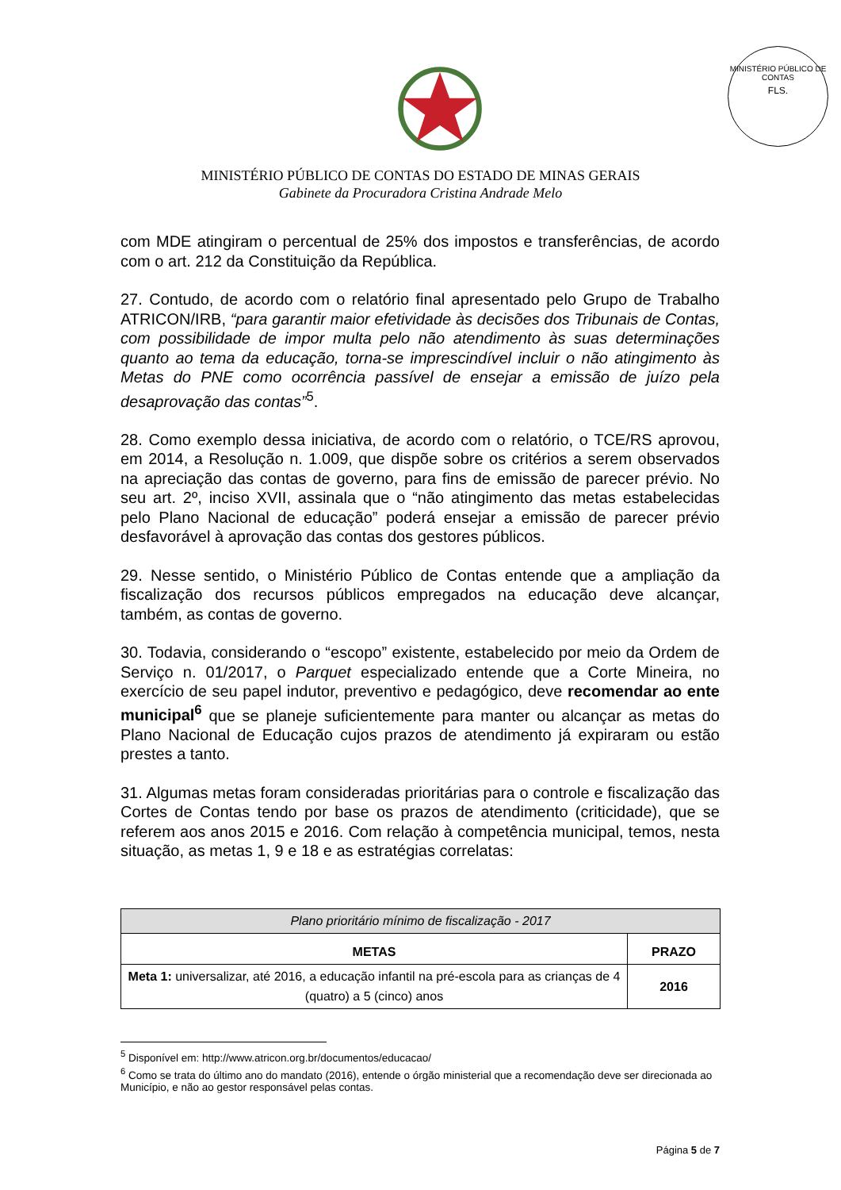MINISTÉRIO PÚBLICO DE CONTAS
FLS.
MINISTÉRIO PÚBLICO DE CONTAS DO ESTADO DE MINAS GERAIS
Gabinete da Procuradora Cristina Andrade Melo
com MDE atingiram o percentual de 25% dos impostos e transferências, de acordo com o art. 212 da Constituição da República.
27. Contudo, de acordo com o relatório final apresentado pelo Grupo de Trabalho ATRICON/IRB, “para garantir maior efetividade às decisões dos Tribunais de Contas, com possibilidade de impor multa pelo não atendimento às suas determinações quanto ao tema da educação, torna-se imprescindível incluir o não atingimento às Metas do PNE como ocorrência passível de ensejar a emissão de juízo pela desaprovação das contas”<sup>5</sup>.
28. Como exemplo dessa iniciativa, de acordo com o relatório, o TCE/RS aprovou, em 2014, a Resolução n. 1.009, que dispõe sobre os critérios a serem observados na apreciação das contas de governo, para fins de emissão de parecer prévio. No seu art. 2º, inciso XVII, assinala que o “não atingimento das metas estabelecidas pelo Plano Nacional de educação” poderá ensejar a emissão de parecer prévio desfavorável à aprovação das contas dos gestores públicos.
29. Nesse sentido, o Ministério Público de Contas entende que a ampliação da fiscalização dos recursos públicos empregados na educação deve alcançar, também, as contas de governo.
30. Todavia, considerando o “escopo” existente, estabelecido por meio da Ordem de Serviço n. 01/2017, o Parquet especializado entende que a Corte Mineira, no exercício de seu papel indutor, preventivo e pedagógico, deve recomendar ao ente municipal<sup>6</sup> que se planeje suficientemente para manter ou alcançar as metas do Plano Nacional de Educação cujos prazos de atendimento já expiraram ou estão prestes a tanto.
31. Algumas metas foram consideradas prioritárias para o controle e fiscalização das Cortes de Contas tendo por base os prazos de atendimento (criticidade), que se referem aos anos 2015 e 2016. Com relação à competência municipal, temos, nesta situação, as metas 1, 9 e 18 e as estratégias correlatas:
| Plano prioritário mínimo de fiscalização - 2017 | |
| METAS | PRAZO |
| Meta 1: universalizar, até 2016, a educação infantil na pré-escola para as crianças de 4 (quatro) a 5 (cinco) anos | 2016 |
<sup>5</sup> Disponível em: http://www.atricon.org.br/documentos/educacao/
<sup>6</sup> Como se trata do último ano do mandato (2016), entende o órgão ministerial que a recomendação deve ser direcionada ao Município, e não ao gestor responsável pelas contas.
Página 5 de 7